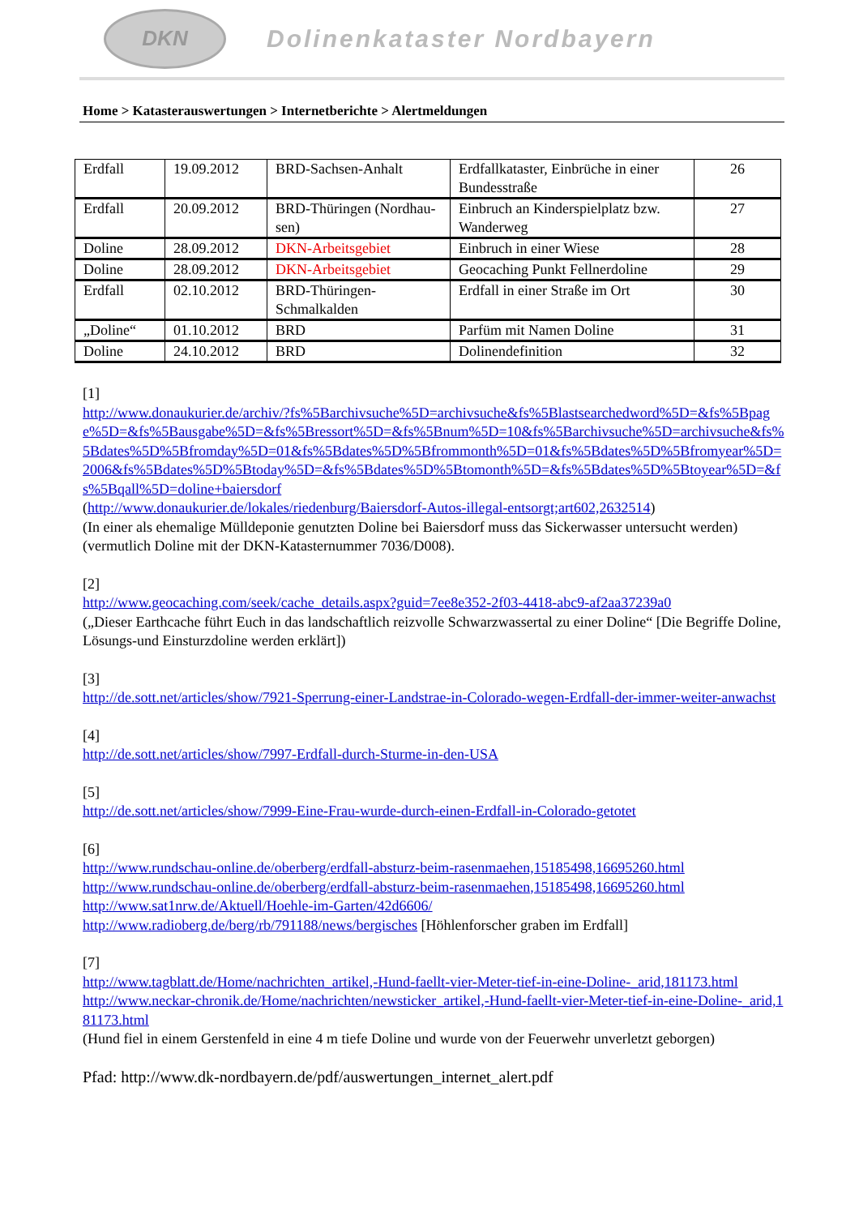DKN
Dolinenkataster Nordbayern
Home > Katasterauswertungen > Internetberichte > Alertmeldungen
| Erdfall | 19.09.2012 | BRD-Sachsen-Anhalt | Erdfallkataster, Einbrüche in einer Bundesstraße | 26 |
| Erdfall | 20.09.2012 | BRD-Thüringen (Nordhau-sen) | Einbruch an Kinderspielplatz bzw. Wanderweg | 27 |
| Doline | 28.09.2012 | DKN-Arbeitsgebiet | Einbruch in einer Wiese | 28 |
| Doline | 28.09.2012 | DKN-Arbeitsgebiet | Geocaching Punkt Fellnerdoline | 29 |
| Erdfall | 02.10.2012 | BRD-Thüringen-Schmalkalden | Erdfall in einer Straße im Ort | 30 |
| „Doline“ | 01.10.2012 | BRD | Parfüm mit Namen Doline | 31 |
| Doline | 24.10.2012 | BRD | Dolinendefinition | 32 |
[1]
http://www.donaukurier.de/archiv/?fs%5Barchivsuche%5D=archivsuche&fs%5Blastsearchedword%5D=&fs%5Bpage%5D=&fs%5Bausgabe%5D=&fs%5Bressort%5D=&fs%5Bnum%5D=10&fs%5Barchivsuche%5D=archivsuche&fs%5Bdates%5D%5Bfromday%5D=01&fs%5Bdates%5D%5Bfrommonth%5D=01&fs%5Bdates%5D%5Bfromyear%5D=2006&fs%5Bdates%5D%5Btoday%5D=&fs%5Bdates%5D%5Btomonth%5D=&fs%5Bdates%5D%5Btoyear%5D=&fs%5Bqall%5D=doline+baiersdorf
(http://www.donaukurier.de/lokales/riedenburg/Baiersdorf-Autos-illegal-entsorgt;art602,2632514)
(In einer als ehemalige Mülldeponie genutzten Doline bei Baiersdorf muss das Sickerwasser untersucht werden) (vermutlich Doline mit der DKN-Katasternummer 7036/D008).
[2]
http://www.geocaching.com/seek/cache_details.aspx?guid=7ee8e352-2f03-4418-abc9-af2aa37239a0
(„Dieser Earthcache führt Euch in das landschaftlich reizvolle Schwarzwassertal zu einer Doline“ [Die Begriffe Doline, Lösungs-und Einsturzdoline werden erklärt])
[3]
http://de.sott.net/articles/show/7921-Sperrung-einer-Landstrae-in-Colorado-wegen-Erdfall-der-immer-weiter-anwachst
[4]
http://de.sott.net/articles/show/7997-Erdfall-durch-Sturme-in-den-USA
[5]
http://de.sott.net/articles/show/7999-Eine-Frau-wurde-durch-einen-Erdfall-in-Colorado-getotet
[6]
http://www.rundschau-online.de/oberberg/erdfall-absturz-beim-rasenmaehen,15185498,16695260.html
http://www.rundschau-online.de/oberberg/erdfall-absturz-beim-rasenmaehen,15185498,16695260.html
http://www.sat1nrw.de/Aktuell/Hoehle-im-Garten/42d6606/
http://www.radioberg.de/berg/rb/791188/news/bergisches [Höhlenforscher graben im Erdfall]
[7]
http://www.tagblatt.de/Home/nachrichten_artikel,-Hund-faellt-vier-Meter-tief-in-eine-Doline-_arid,181173.html
http://www.neckar-chronik.de/Home/nachrichten/newsticker_artikel,-Hund-faellt-vier-Meter-tief-in-eine-Doline-_arid,181173.html
(Hund fiel in einem Gerstenfeld in eine 4 m tiefe Doline und wurde von der Feuerwehr unverletzt geborgen)
Pfad: http://www.dk-nordbayern.de/pdf/auswertungen_internet_alert.pdf